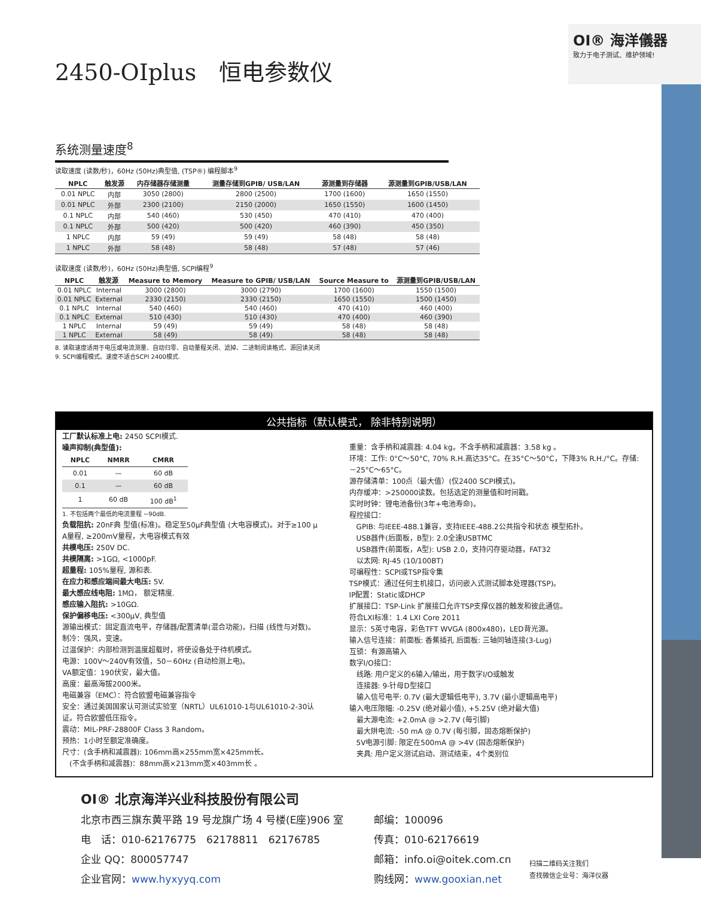OI® 海洋儀器
致力于电子测试、维护领域!
2450-OIplus　恒电参数仪
系统测量速度<sup>8</sup>
读取速度 (读数/秒)，60Hz (50Hz)典型值, (TSP®) 编程脚本<sup>9</sup>
| NPLC | 触发源 | 内存储器存储测量 | 测量存储到GPIB/ USB/LAN | 源测量到存储器 | 源测量到GPIB/USB/LAN |
| --- | --- | --- | --- | --- | --- |
| 0.01 NPLC | 内部 | 3050 (2800) | 2800 (2500) | 1700 (1600) | 1650 (1550) |
| 0.01 NPLC | 外部 | 2300 (2100) | 2150 (2000) | 1650 (1550) | 1600 (1450) |
| 0.1 NPLC | 内部 | 540 (460) | 530 (450) | 470 (410) | 470 (400) |
| 0.1 NPLC | 外部 | 500 (420) | 500 (420) | 460 (390) | 450 (350) |
| 1 NPLC | 内部 | 59 (49) | 59 (49) | 58 (48) | 58 (48) |
| 1 NPLC | 外部 | 58 (48) | 58 (48) | 57 (48) | 57 (46) |
读取速度 (读数/秒)，60Hz (50Hz)典型值, SCPI编程<sup>9</sup>
| NPLC | 触发源 | Measure to Memory | Measure to GPIB/ USB/LAN | Source Measure to | 源测量到GPIB/USB/LAN |
| --- | --- | --- | --- | --- | --- |
| 0.01 NPLC | Internal | 3000 (2800) | 3000 (2790) | 1700 (1600) | 1550 (1500) |
| 0.01 NPLC | External | 2330 (2150) | 2330 (2150) | 1650 (1550) | 1500 (1450) |
| 0.1 NPLC | Internal | 540 (460) | 540 (460) | 470 (410) | 460 (400) |
| 0.1 NPLC | External | 510 (430) | 510 (430) | 470 (400) | 460 (390) |
| 1 NPLC | Internal | 59 (49) | 59 (49) | 58 (48) | 58 (48) |
| 1 NPLC | External | 58 (49) | 58 (49) | 58 (48) | 58 (48) |
8. 读取速度适用于电压或电流测量、自动归零、自动量程关闭、滤掉、二进制阅读格式、源回读关闭
9. SCPI编程模式。速度不适合SCPI 2400模式.
公共指标（默认模式， 除非特别说明）
工厂默认标准上电: 2450 SCPI模式.
噪声抑制(典型值):
| NPLC | NMRR | CMRR |
| --- | --- | --- |
| 0.01 | — | 60 dB |
| 0.1 | — | 60 dB |
| 1 | 60 dB | 100 dB<sup>1</sup> |
1. 不包括两个最低的电流量程 ~90dB.
负载阻抗: 20nF典 型值(标准)。稳定至50μF典型值 (大电容模式)。对于≥100 μ A量程, ≥200mV量程，大电容模式有效
共模电压: 250V DC.
共模隔离: >1GΩ, <1000pF.
超量程: 105%量程, 源和表.
在应力和感应端间最大电压: 5V.
最大感应线电阻: 1MΩ， 额定精度.
感应输入阻抗: >10GΩ.
保护偏移电压: <300μV, 典型值
源输出模式：固定直流电平，存储器/配置清单(混合功能)，扫描 (线性与对数)。
制冷：强风，变速。
过温保护：内部检测到温度超载时，将使设备处于待机模式。
电源：100V～240V有效值，50－60Hz (自动检测上电)。
VA额定值：190伏安，最大值。
高度：最高海拔2000米。
电磁兼容（EMC）：符合欧盟电磁兼容指令
安全：通过美国国家认可测试实验室（NRTL）UL61010-1与UL61010-2-30认证。符合欧盟低压指令。
震动：MIL-PRF-28800F Class 3 Random。
预热：1小时至额定准确度。
尺寸：(含手柄和减震器): 106mm高×255mm宽×425mm长。
　(不含手柄和减震器)：88mm高×213mm宽×403mm长 。
重量：含手柄和减震器: 4.04 kg。不含手柄和减震器：3.58 kg 。
环境：工作: 0°C～50°C, 70% R.H.高达35°C。在35°C～50°C，下降3% R.H./°C。存储: －25°C～65°C。
源存储清单：100点（最大值）(仅2400 SCPI模式)。
内存缓冲：>250000读数。包括选定的测量值和时间戳。
实时时钟：锂电池备份(3年+电池寿命)。
程控接口：
　GPIB: 与IEEE-488.1兼容，支持IEEE-488.2公共指令和状态 模型拓扑。
　USB器件(后面板，B型): 2.0全速USBTMC
　USB器件(前面板，A型): USB 2.0，支持闪存驱动器，FAT32
　以太网: RJ-45 (10/100BT)
可编程性：SCPI或TSP指令集
TSP模式：通过任何主机接口，访问嵌入式测试脚本处理器(TSP)。
IP配置：Static或DHCP
扩展接口：TSP-Link 扩展接口允许TSP支撑仪器的触发和彼此通信。
符合LXI标准：1.4 LXI Core 2011
显示：5英寸电容，彩色TFT WVGA (800x480)，LED背光源。
输入信号连接：前面板: 香蕉插孔 后面板: 三轴同轴连接(3-Lug)
互锁：有源高输入
数字I/O接口：
　线路: 用户定义的6输入/输出，用于数字I/O或触发
　连接器: 9-针母D型接口
　输入信号电平: 0.7V (最大逻辑低电平), 3.7V (最小逻辑高电平)
输入电压限幅: -0.25V (绝对最小值), +5.25V (绝对最大值)
　最大源电流: +2.0mA @ >2.7V (每引脚)
　最大阱电流: -50 mA @ 0.7V (每引脚，固态熔断保护)
　5V电源引脚: 限定在500mA @ >4V (固态熔断保护)
　夹具: 用户定义测试启动、测试结束，4个类别位
OI® 北京海洋兴业科技股份有限公司
北京市西三旗东黄平路 19 号龙旗广场 4 号楼(E座)906 室
电　话：010-62176775　62178811　62176785
企业 QQ：800057747
企业官网：www.hyxyyq.com
邮编：100096
传真：010-62176619
邮箱：info.oi@oitek.com.cn
购线网：www.gooxian.net
扫描二维码关注我们
查找微信企业号：海洋仪器